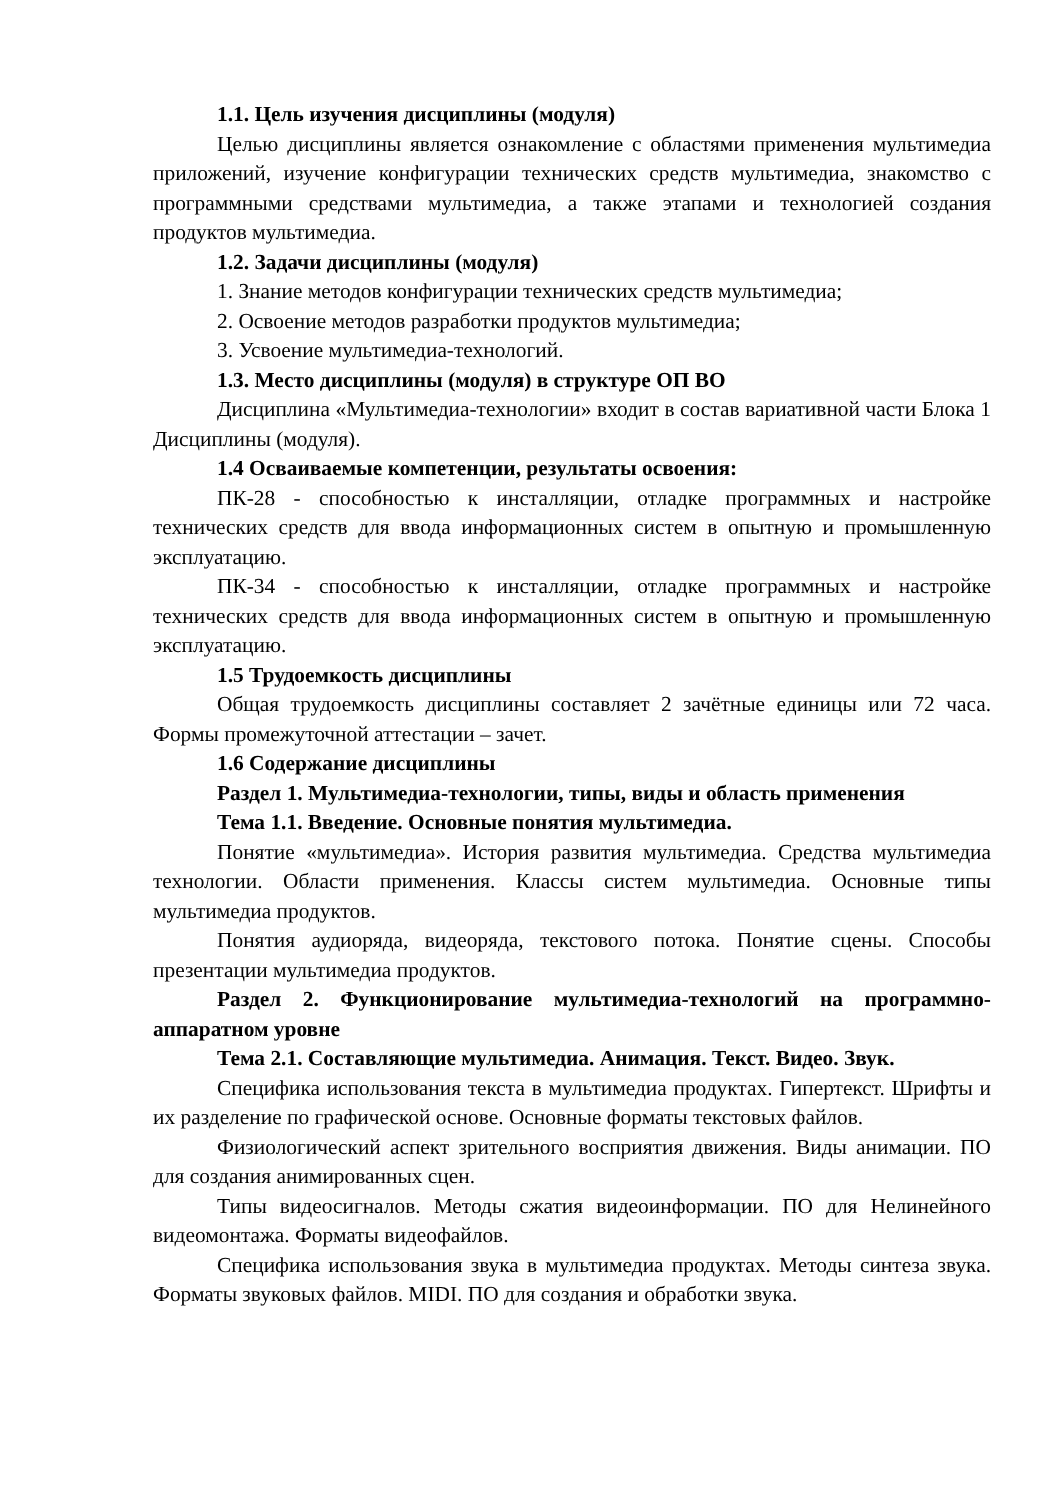1.1. Цель изучения дисциплины (модуля)
Целью дисциплины является ознакомление с областями применения мультимедиа приложений, изучение конфигурации технических средств мультимедиа, знакомство с программными средствами мультимедиа, а также этапами и технологией создания продуктов мультимедиа.
1.2. Задачи дисциплины (модуля)
1. Знание методов конфигурации технических средств мультимедиа;
2. Освоение методов разработки продуктов мультимедиа;
3. Усвоение мультимедиа-технологий.
1.3. Место дисциплины (модуля) в структуре ОП ВО
Дисциплина «Мультимедиа-технологии» входит в состав вариативной части Блока 1 Дисциплины (модуля).
1.4 Осваиваемые компетенции, результаты освоения:
ПК-28 - способностью к инсталляции, отладке программных и настройке технических средств для ввода информационных систем в опытную и промышленную эксплуатацию.
ПК-34 - способностью к инсталляции, отладке программных и настройке технических средств для ввода информационных систем в опытную и промышленную эксплуатацию.
1.5 Трудоемкость дисциплины
Общая трудоемкость дисциплины составляет 2 зачётные единицы или 72 часа. Формы промежуточной аттестации – зачет.
1.6 Содержание дисциплины
Раздел 1. Мультимедиа-технологии, типы, виды и область применения
Тема 1.1. Введение. Основные понятия мультимедиа.
Понятие «мультимедиа». История развития мультимедиа. Средства мультимедиа технологии. Области применения. Классы систем мультимедиа. Основные типы мультимедиа продуктов.
Понятия аудиоряда, видеоряда, текстового потока. Понятие сцены. Способы презентации мультимедиа продуктов.
Раздел 2. Функционирование мультимедиа-технологий на программно-аппаратном уровне
Тема 2.1. Составляющие мультимедиа. Анимация. Текст. Видео. Звук.
Специфика использования текста в мультимедиа продуктах. Гипертекст. Шрифты и их разделение по графической основе. Основные форматы текстовых файлов.
Физиологический аспект зрительного восприятия движения. Виды анимации. ПО для создания анимированных сцен.
Типы видеосигналов. Методы сжатия видеоинформации. ПО для Нелинейного видеомонтажа. Форматы видеофайлов.
Специфика использования звука в мультимедиа продуктах. Методы синтеза звука. Форматы звуковых файлов. MIDI. ПО для создания и обработки звука.